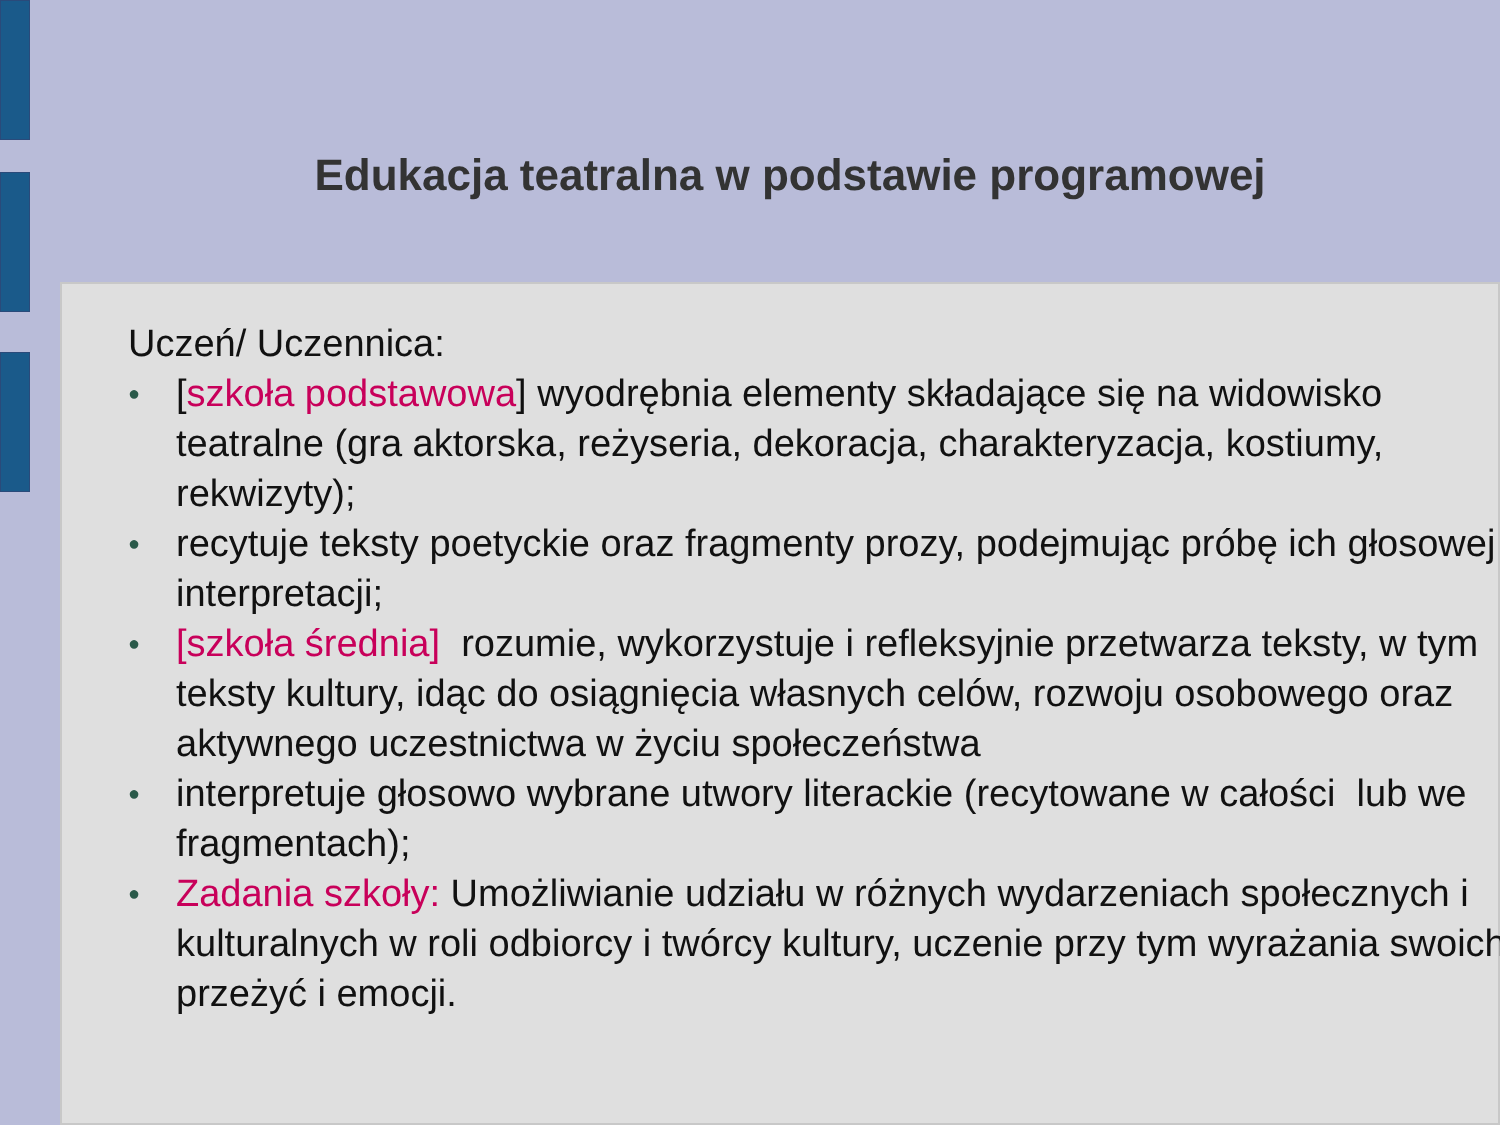Edukacja teatralna w podstawie programowej
Uczeń/ Uczennica:
● [szkoła podstawowa] wyodrębnia elementy składające się na widowisko teatralne (gra aktorska, reżyseria, dekoracja, charakteryzacja, kostiumy, rekwizyty);
● recytuje teksty poetyckie oraz fragmenty prozy, podejmując próbę ich głosowej interpretacji;
● [szkoła średnia] rozumie, wykorzystuje i refleksyjnie przetwarza teksty, w tym teksty kultury, idąc do osiągnięcia własnych celów, rozwoju osobowego oraz aktywnego uczestnictwa w życiu społeczeństwa
● interpretuje głosowo wybrane utwory literackie (recytowane w całości lub we fragmentach);
● Zadania szkoły: Umożliwianie udziału w różnych wydarzeniach społecznych i kulturalnych w roli odbiorcy i twórcy kultury, uczenie przy tym wyrażania swoich przeżyć i emocji.